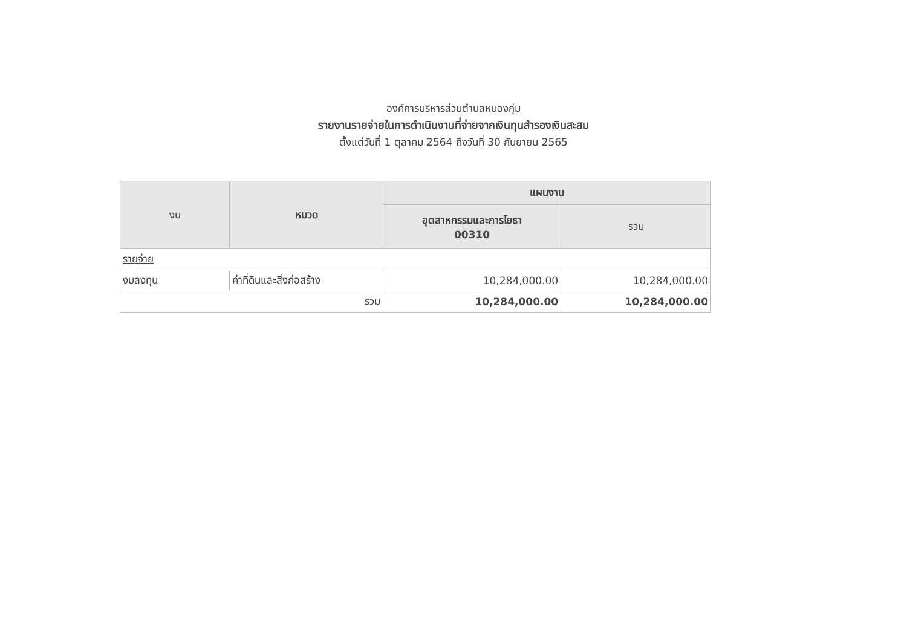องค์การบริหารส่วนตำบลหนองกุ่ม
รายงานรายจ่ายในการดำเนินงานที่จ่ายจากเงินทุนสำรองเงินสะสม
ตั้งแต่วันที่ 1 ตุลาคม 2564 ถึงวันที่ 30 กันยายน 2565
| งบ | หมวด | แผนงาน | |
| --- | --- | --- | --- |
| | | อุตสาหกรรมและการโยธา 00310 | รวม |
| รายจ่าย | | | |
| งบลงทุน | ค่าที่ดินและสิ่งก่อสร้าง | 10,284,000.00 | 10,284,000.00 |
| รวม | | 10,284,000.00 | 10,284,000.00 |